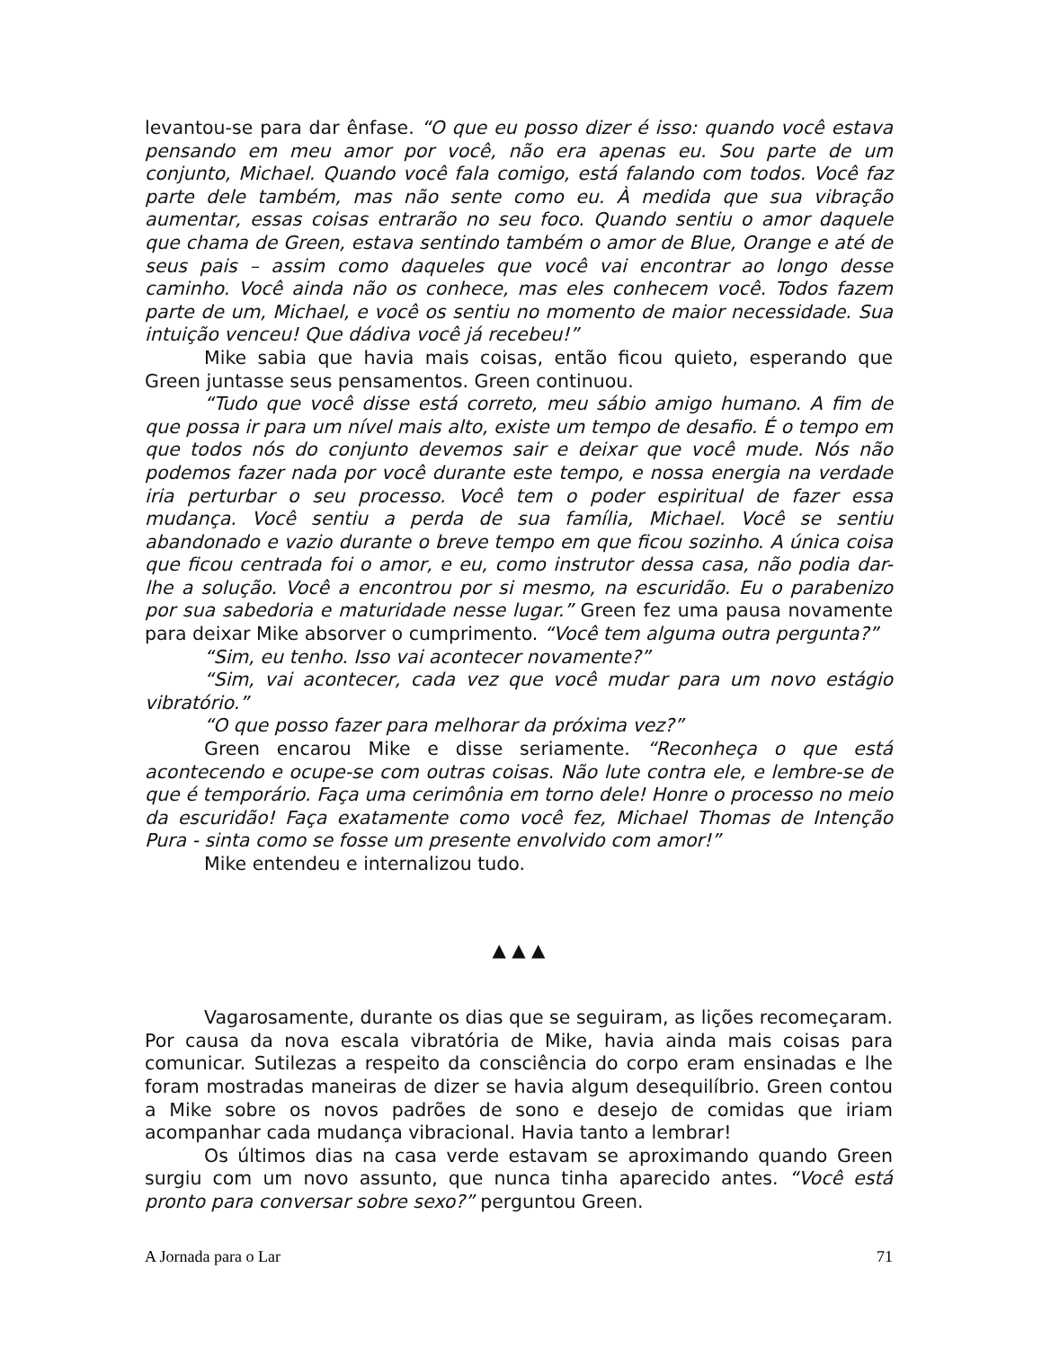levantou-se para dar ênfase. “O que eu posso dizer é isso: quando você estava pensando em meu amor por você, não era apenas eu. Sou parte de um conjunto, Michael. Quando você fala comigo, está falando com todos. Você faz parte dele também, mas não sente como eu. À medida que sua vibração aumentar, essas coisas entrarão no seu foco. Quando sentiu o amor daquele que chama de Green, estava sentindo também o amor de Blue, Orange e até de seus pais – assim como daqueles que você vai encontrar ao longo desse caminho. Você ainda não os conhece, mas eles conhecem você. Todos fazem parte de um, Michael, e você os sentiu no momento de maior necessidade. Sua intuição venceu! Que dádiva você já recebeu!”
Mike sabia que havia mais coisas, então ficou quieto, esperando que Green juntasse seus pensamentos. Green continuou.
“Tudo que você disse está correto, meu sábio amigo humano. A fim de que possa ir para um nível mais alto, existe um tempo de desafio. É o tempo em que todos nós do conjunto devemos sair e deixar que você mude. Nós não podemos fazer nada por você durante este tempo, e nossa energia na verdade iria perturbar o seu processo. Você tem o poder espiritual de fazer essa mudança. Você sentiu a perda de sua família, Michael. Você se sentiu abandonado e vazio durante o breve tempo em que ficou sozinho. A única coisa que ficou centrada foi o amor, e eu, como instrutor dessa casa, não podia dar-lhe a solução. Você a encontrou por si mesmo, na escuridão. Eu o parabenizo por sua sabedoria e maturidade nesse lugar.” Green fez uma pausa novamente para deixar Mike absorver o cumprimento. “Você tem alguma outra pergunta?”
“Sim, eu tenho. Isso vai acontecer novamente?”
“Sim, vai acontecer, cada vez que você mudar para um novo estágio vibratório.”
“O que posso fazer para melhorar da próxima vez?”
Green encarou Mike e disse seriamente. “Reconheça o que está acontecendo e ocupe-se com outras coisas. Não lute contra ele, e lembre-se de que é temporário. Faça uma cerimônia em torno dele! Honre o processo no meio da escuridão! Faça exatamente como você fez, Michael Thomas de Intenção Pura - sinta como se fosse um presente envolvido com amor!”
Mike entendeu e internalizou tudo.
▲ ▲ ▲
Vagarosamente, durante os dias que se seguiram, as lições recomeçaram. Por causa da nova escala vibratória de Mike, havia ainda mais coisas para comunicar. Sutilezas a respeito da consciência do corpo eram ensinadas e lhe foram mostradas maneiras de dizer se havia algum desequilíbrio. Green contou a Mike sobre os novos padrões de sono e desejo de comidas que iriam acompanhar cada mudança vibracional. Havia tanto a lembrar!
Os últimos dias na casa verde estavam se aproximando quando Green surgiu com um novo assunto, que nunca tinha aparecido antes. “Você está pronto para conversar sobre sexo?” perguntou Green.
A Jornada para o Lar 71